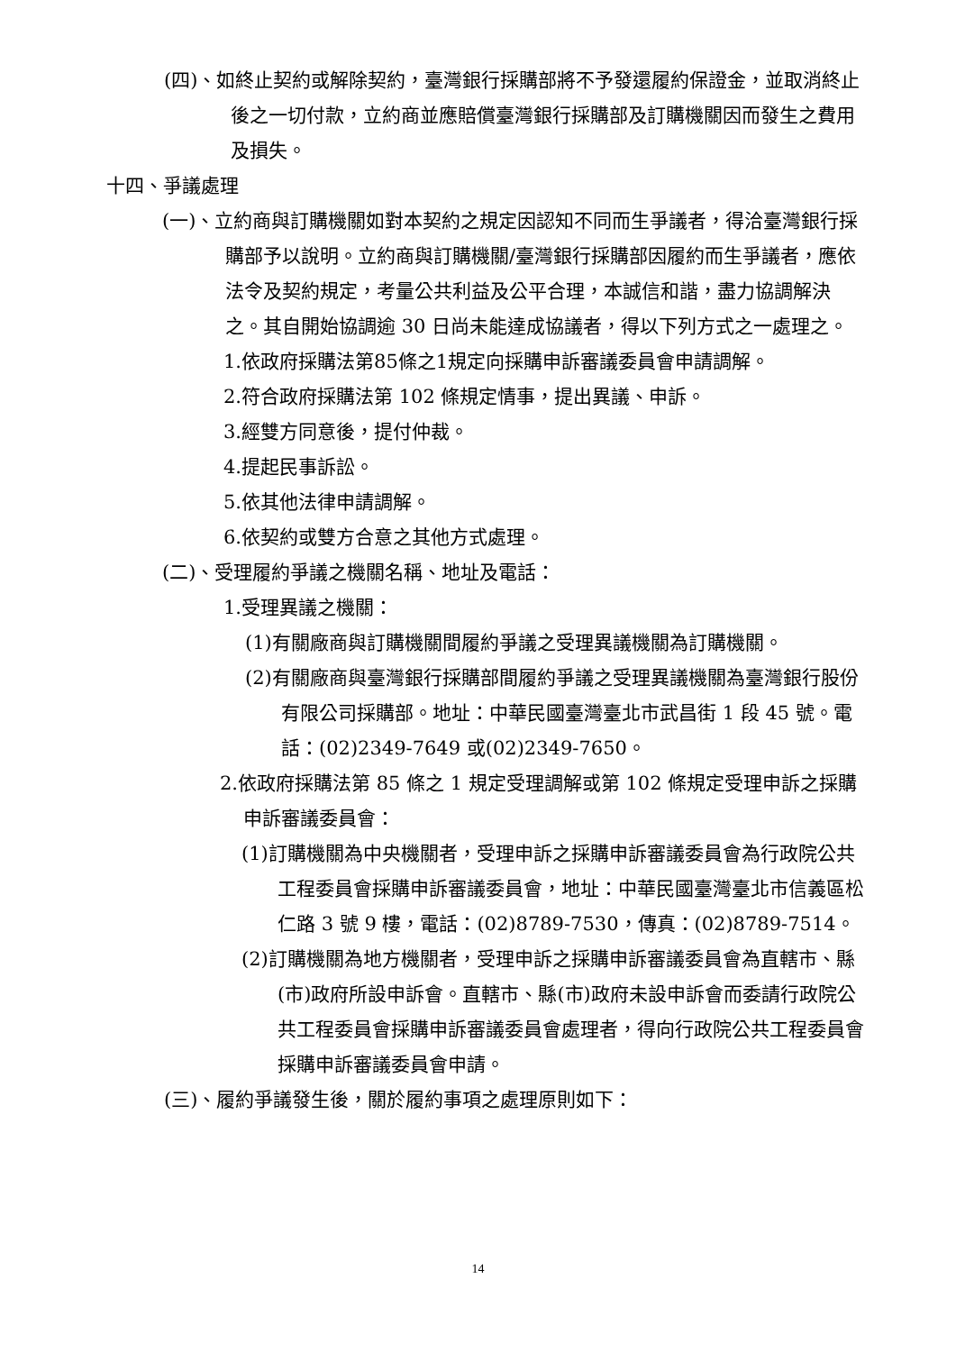(四)、如終止契約或解除契約，臺灣銀行採購部將不予發還履約保證金，並取消終止後之一切付款，立約商並應賠償臺灣銀行採購部及訂購機關因而發生之費用及損失。
十四、爭議處理
(一)、立約商與訂購機關如對本契約之規定因認知不同而生爭議者，得洽臺灣銀行採購部予以說明。立約商與訂購機關/臺灣銀行採購部因履約而生爭議者，應依法令及契約規定，考量公共利益及公平合理，本誠信和諧，盡力協調解決之。其自開始協調逾 30 日尚未能達成協議者，得以下列方式之一處理之。
1.依政府採購法第85條之1規定向採購申訴審議委員會申請調解。
2.符合政府採購法第 102 條規定情事，提出異議、申訴。
3.經雙方同意後，提付仲裁。
4.提起民事訴訟。
5.依其他法律申請調解。
6.依契約或雙方合意之其他方式處理。
(二)、受理履約爭議之機關名稱、地址及電話：
1.受理異議之機關：
(1)有關廠商與訂購機關間履約爭議之受理異議機關為訂購機關。
(2)有關廠商與臺灣銀行採購部間履約爭議之受理異議機關為臺灣銀行股份有限公司採購部。地址：中華民國臺灣臺北市武昌街 1 段 45 號。電話：(02)2349-7649 或(02)2349-7650。
2.依政府採購法第 85 條之 1 規定受理調解或第 102 條規定受理申訴之採購申訴審議委員會：
(1)訂購機關為中央機關者，受理申訴之採購申訴審議委員會為行政院公共工程委員會採購申訴審議委員會，地址：中華民國臺灣臺北市信義區松仁路 3 號 9 樓，電話：(02)8789-7530，傳真：(02)8789-7514。
(2)訂購機關為地方機關者，受理申訴之採購申訴審議委員會為直轄市、縣(市)政府所設申訴會。直轄市、縣(市)政府未設申訴會而委請行政院公共工程委員會採購申訴審議委員會處理者，得向行政院公共工程委員會採購申訴審議委員會申請。
(三)、履約爭議發生後，關於履約事項之處理原則如下：
14